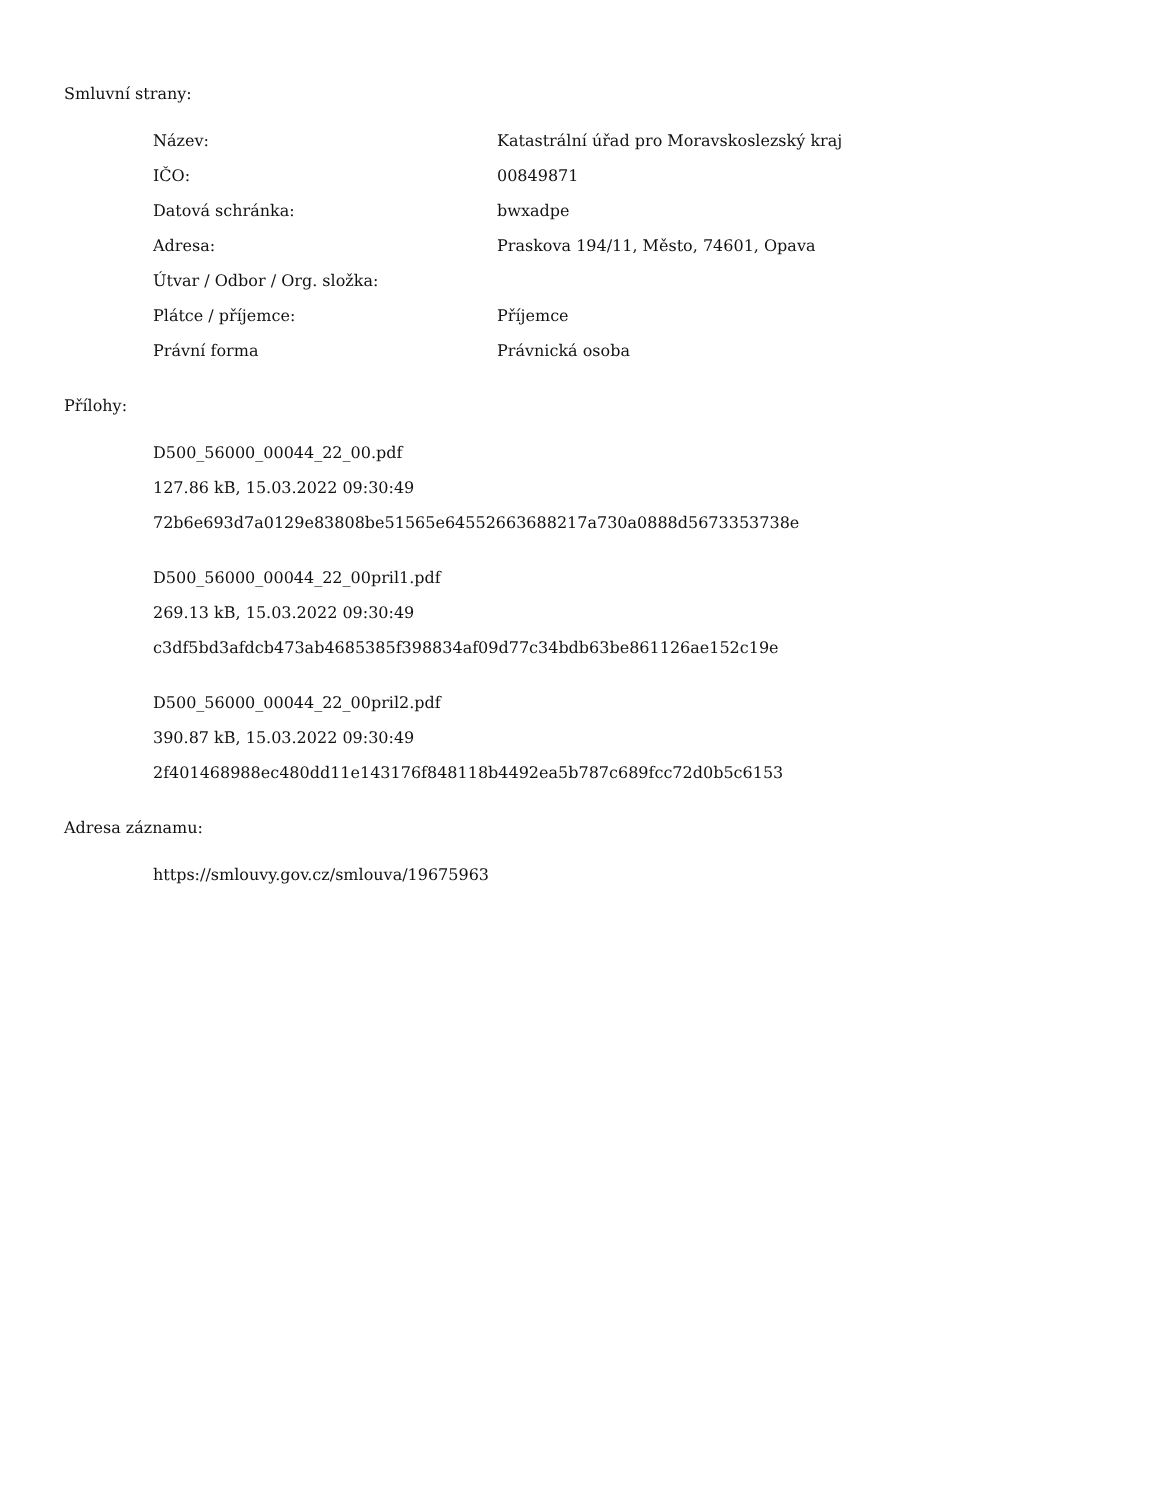Smluvní strany:
| Název: | Katastrální úřad pro Moravskoslezský kraj |
| IČO: | 00849871 |
| Datová schránka: | bwxadpe |
| Adresa: | Praskova 194/11, Město, 74601, Opava |
| Útvar / Odbor / Org. složka: | |
| Plátce / příjemce: | Příjemce |
| Právní forma | Právnická osoba |
Přílohy:
D500_56000_00044_22_00.pdf
127.86 kB, 15.03.2022 09:30:49
72b6e693d7a0129e83808be51565e64552663688217a730a0888d5673353738e
D500_56000_00044_22_00pril1.pdf
269.13 kB, 15.03.2022 09:30:49
c3df5bd3afdcb473ab4685385f398834af09d77c34bdb63be861126ae152c19e
D500_56000_00044_22_00pril2.pdf
390.87 kB, 15.03.2022 09:30:49
2f401468988ec480dd11e143176f848118b4492ea5b787c689fcc72d0b5c6153
Adresa záznamu:
https://smlouvy.gov.cz/smlouva/19675963